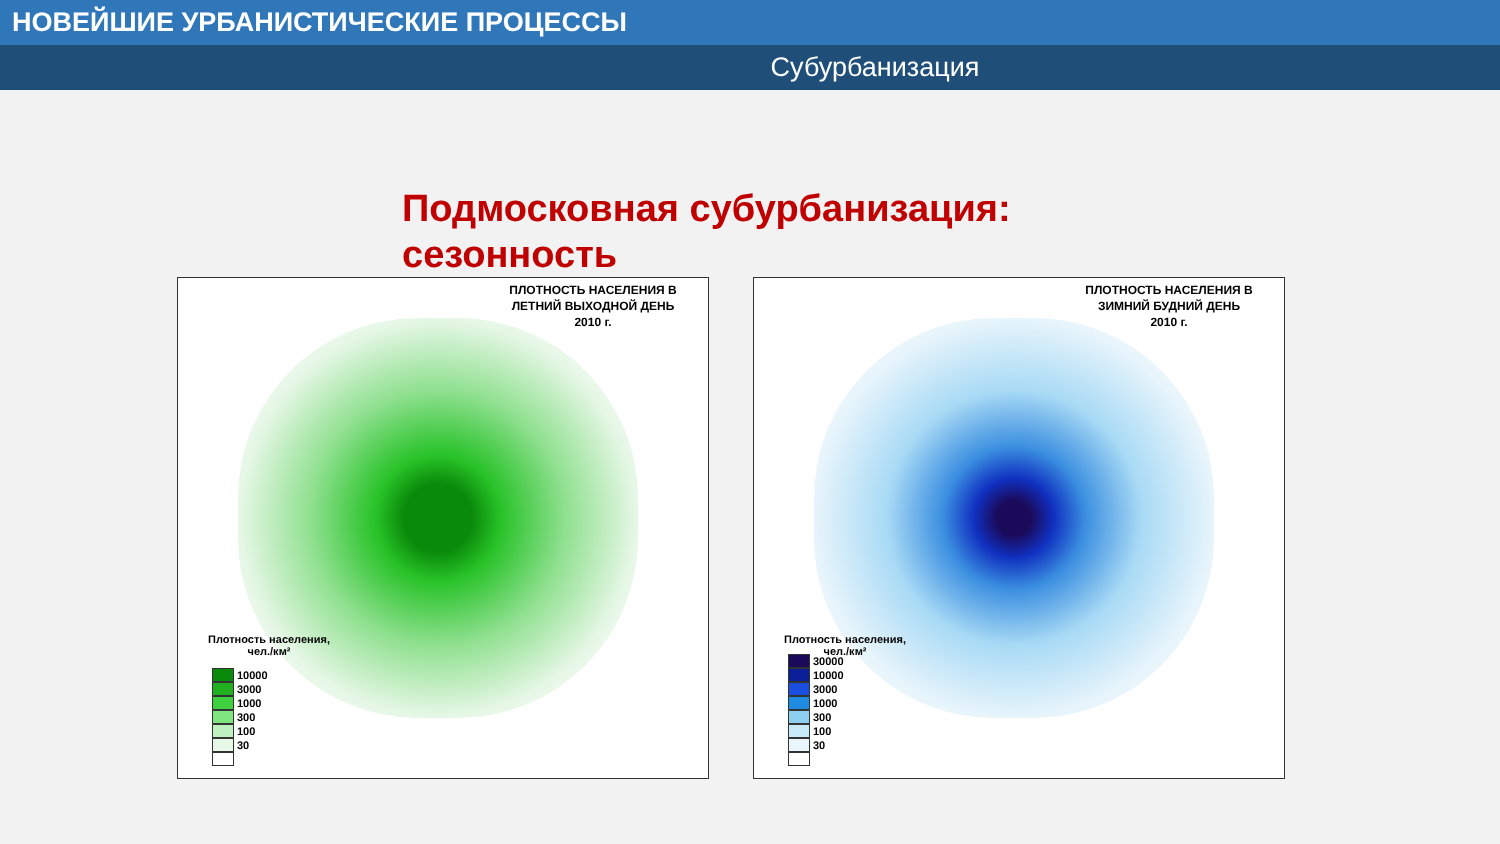НОВЕЙШИЕ УРБАНИСТИЧЕСКИЕ ПРОЦЕССЫ
Субурбанизация
Подмосковная субурбанизация:
сезонность
ПЛОТНОСТЬ НАСЕЛЕНИЯ В ЛЕТНИЙ ВЫХОДНОЙ ДЕНЬ
2010 г.
Плотность населения,
чел./км²
10000
3000
1000
300
100
30
ПЛОТНОСТЬ НАСЕЛЕНИЯ В ЗИМНИЙ БУДНИЙ ДЕНЬ
2010 г.
Плотность населения,
чел./км²
30000
10000
3000
1000
300
100
30